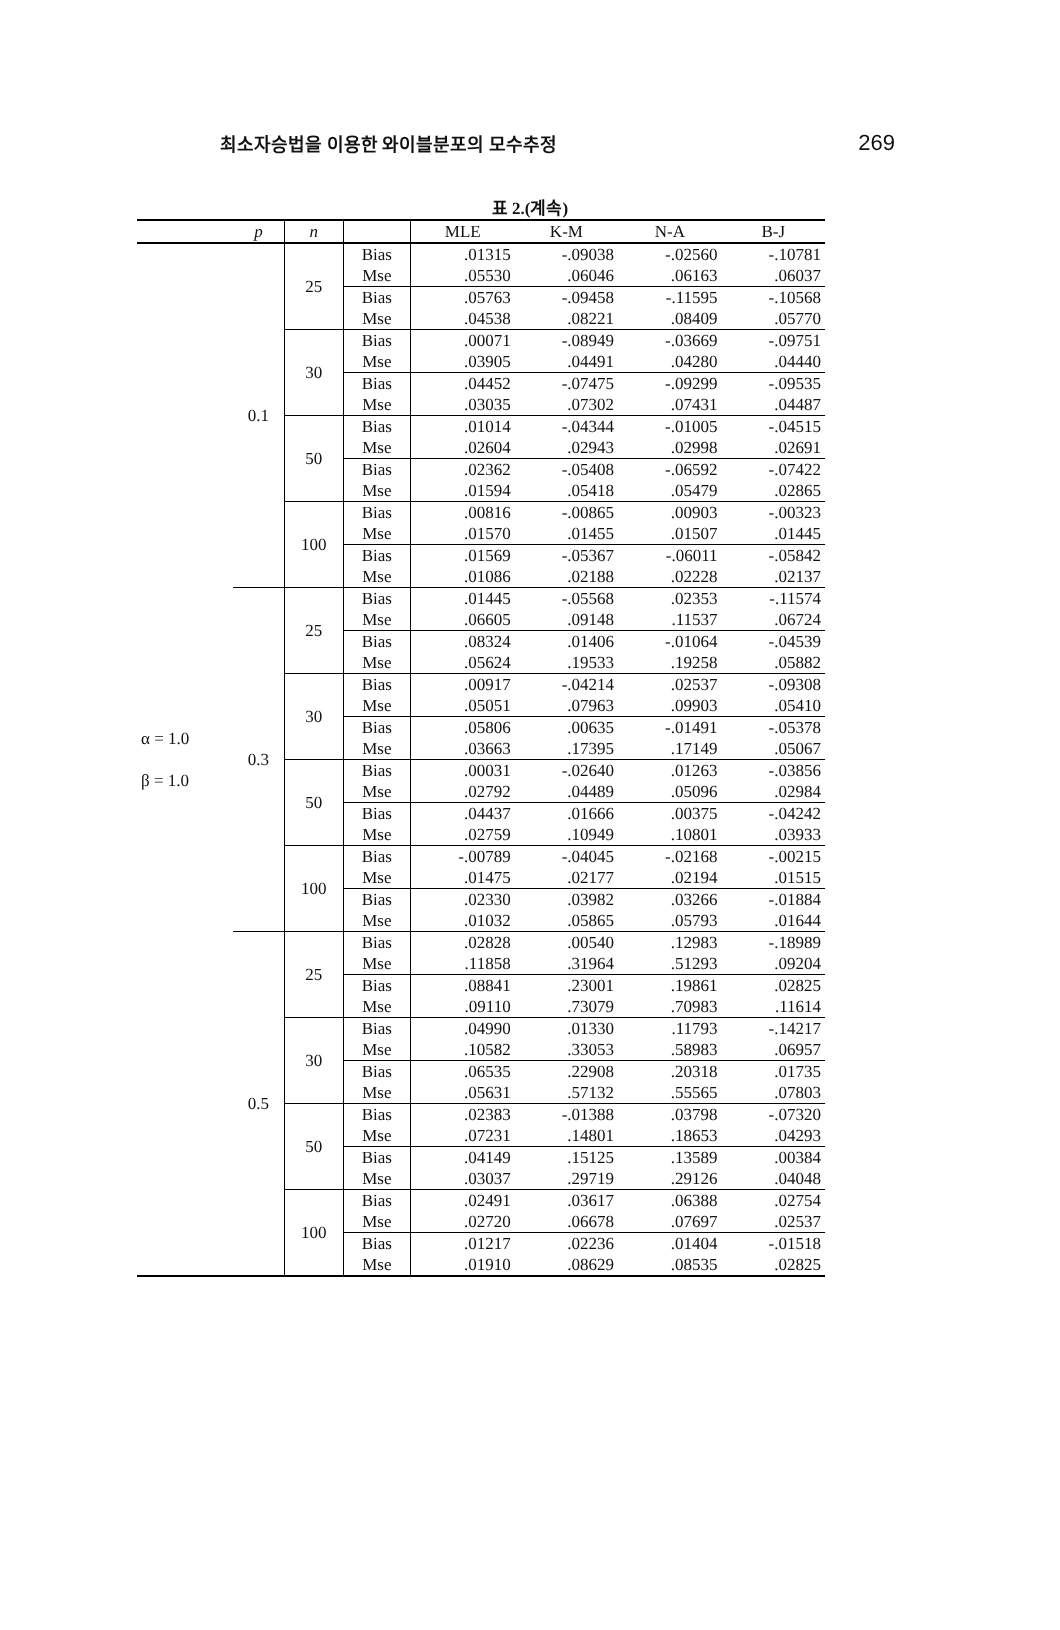최소자승법을 이용한 와이블분포의 모수추정 269
표 2.(계속)
| | p | n | | MLE | K-M | N-A | B-J |
| --- | --- | --- | --- | --- | --- | --- | --- |
| α = 1.0 β = 1.0 | 0.1 | 25 | Bias | .01315 | -.09038 | -.02560 | -.10781 |
| | | | Mse | .05530 | .06046 | .06163 | .06037 |
| | | | Bias | .05763 | -.09458 | -.11595 | -.10568 |
| | | | Mse | .04538 | .08221 | .08409 | .05770 |
| | | 30 | Bias | .00071 | -.08949 | -.03669 | -.09751 |
| | | | Mse | .03905 | .04491 | .04280 | .04440 |
| | | | Bias | .04452 | -.07475 | -.09299 | -.09535 |
| | | | Mse | .03035 | .07302 | .07431 | .04487 |
| | | 50 | Bias | .01014 | -.04344 | -.01005 | -.04515 |
| | | | Mse | .02604 | .02943 | .02998 | .02691 |
| | | | Bias | .02362 | -.05408 | -.06592 | -.07422 |
| | | | Mse | .01594 | .05418 | .05479 | .02865 |
| | | 100 | Bias | .00816 | -.00865 | .00903 | -.00323 |
| | | | Mse | .01570 | .01455 | .01507 | .01445 |
| | | | Bias | .01569 | -.05367 | -.06011 | -.05842 |
| | | | Mse | .01086 | .02188 | .02228 | .02137 |
| | 0.3 | 25 | Bias | .01445 | -.05568 | .02353 | -.11574 |
| | | | Mse | .06605 | .09148 | .11537 | .06724 |
| | | | Bias | .08324 | .01406 | -.01064 | -.04539 |
| | | | Mse | .05624 | .19533 | .19258 | .05882 |
| | | 30 | Bias | .00917 | -.04214 | .02537 | -.09308 |
| | | | Mse | .05051 | .07963 | .09903 | .05410 |
| | | | Bias | .05806 | .00635 | -.01491 | -.05378 |
| | | | Mse | .03663 | .17395 | .17149 | .05067 |
| | | 50 | Bias | .00031 | -.02640 | .01263 | -.03856 |
| | | | Mse | .02792 | .04489 | .05096 | .02984 |
| | | | Bias | .04437 | .01666 | .00375 | -.04242 |
| | | | Mse | .02759 | .10949 | .10801 | .03933 |
| | | 100 | Bias | -.00789 | -.04045 | -.02168 | -.00215 |
| | | | Mse | .01475 | .02177 | .02194 | .01515 |
| | | | Bias | .02330 | .03982 | .03266 | -.01884 |
| | | | Mse | .01032 | .05865 | .05793 | .01644 |
| | 0.5 | 25 | Bias | .02828 | .00540 | .12983 | -.18989 |
| | | | Mse | .11858 | .31964 | .51293 | .09204 |
| | | | Bias | .08841 | .23001 | .19861 | .02825 |
| | | | Mse | .09110 | .73079 | .70983 | .11614 |
| | | 30 | Bias | .04990 | .01330 | .11793 | -.14217 |
| | | | Mse | .10582 | .33053 | .58983 | .06957 |
| | | | Bias | .06535 | .22908 | .20318 | .01735 |
| | | | Mse | .05631 | .57132 | .55565 | .07803 |
| | | 50 | Bias | .02383 | -.01388 | .03798 | -.07320 |
| | | | Mse | .07231 | .14801 | .18653 | .04293 |
| | | | Bias | .04149 | .15125 | .13589 | .00384 |
| | | | Mse | .03037 | .29719 | .29126 | .04048 |
| | | 100 | Bias | .02491 | .03617 | .06388 | .02754 |
| | | | Mse | .02720 | .06678 | .07697 | .02537 |
| | | | Bias | .01217 | .02236 | .01404 | -.01518 |
| | | | Mse | .01910 | .08629 | .08535 | .02825 |